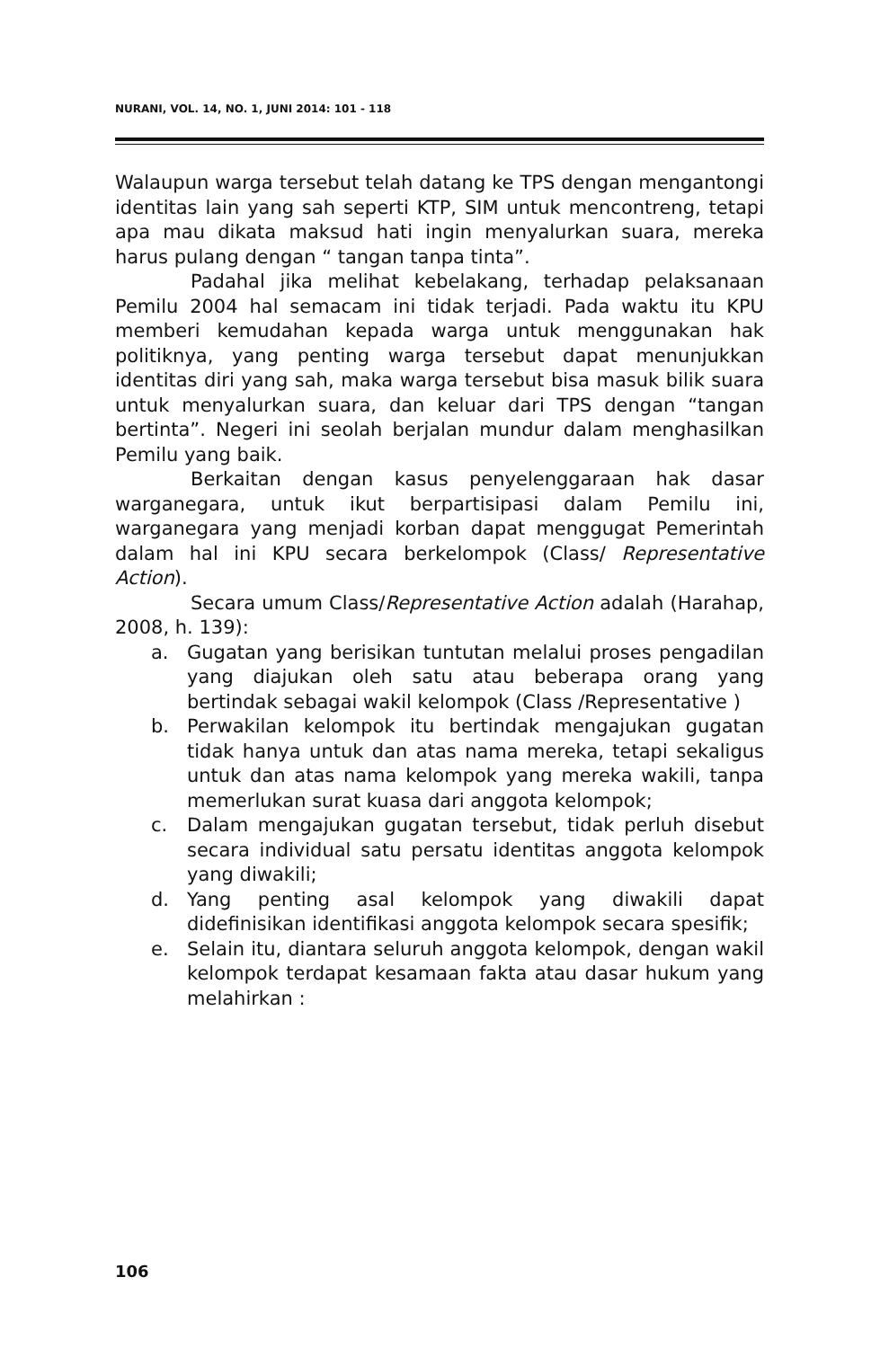NURANI, VOL. 14, NO. 1, JUNI 2014: 101 - 118
Walaupun warga tersebut telah datang ke TPS dengan mengantongi identitas lain yang sah seperti KTP, SIM untuk mencontreng, tetapi apa mau dikata maksud hati ingin menyalurkan suara, mereka harus pulang dengan “ tangan tanpa tinta”.
Padahal jika melihat kebelakang, terhadap pelaksanaan Pemilu 2004 hal semacam ini tidak terjadi. Pada waktu itu KPU memberi kemudahan kepada warga untuk menggunakan hak politiknya, yang penting warga tersebut dapat menunjukkan identitas diri yang sah, maka warga tersebut bisa masuk bilik suara untuk menyalurkan suara, dan keluar dari TPS dengan “tangan bertinta”. Negeri ini seolah berjalan mundur dalam menghasilkan Pemilu yang baik.
Berkaitan dengan kasus penyelenggaraan hak dasar warganegara, untuk ikut berpartisipasi dalam Pemilu ini, warganegara yang menjadi korban dapat menggugat Pemerintah dalam hal ini KPU secara berkelompok (Class/ Representative Action).
Secara umum Class/Representative Action adalah (Harahap, 2008, h. 139):
a. Gugatan yang berisikan tuntutan melalui proses pengadilan yang diajukan oleh satu atau beberapa orang yang bertindak sebagai wakil kelompok (Class /Representative )
b. Perwakilan kelompok itu bertindak mengajukan gugatan tidak hanya untuk dan atas nama mereka, tetapi sekaligus untuk dan atas nama kelompok yang mereka wakili, tanpa memerlukan surat kuasa dari anggota kelompok;
c. Dalam mengajukan gugatan tersebut, tidak perluh disebut secara individual satu persatu identitas anggota kelompok yang diwakili;
d. Yang penting asal kelompok yang diwakili dapat didefinisikan identifikasi anggota kelompok secara spesifik;
e. Selain itu, diantara seluruh anggota kelompok, dengan wakil kelompok terdapat kesamaan fakta atau dasar hukum yang melahirkan :
106